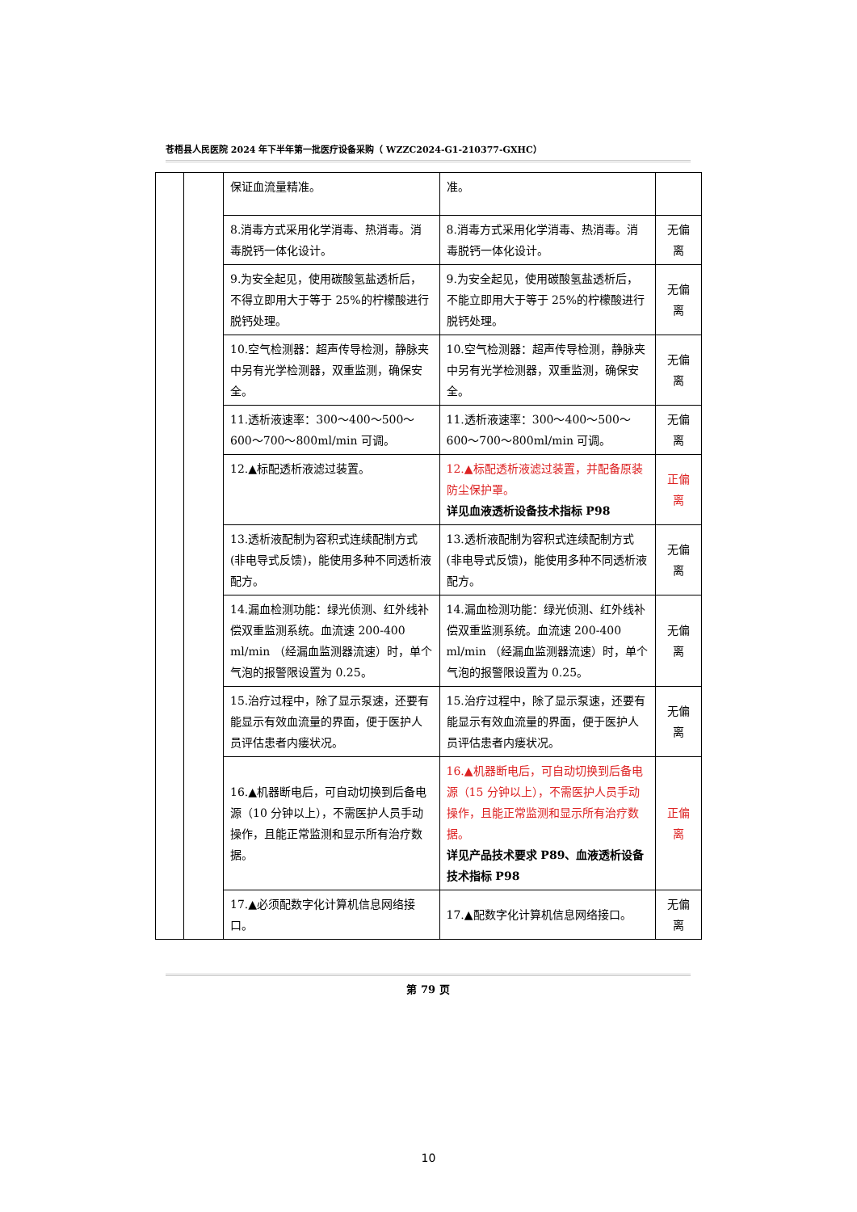苍梧县人民医院 2024 年下半年第一批医疗设备采购（ WZZC2024-G1-210377-GXHC）
| | | 保证血流量精准。 | 准。 | |
| | | 8.消毒方式采用化学消毒、热消毒。消毒脱钙一体化设计。 | 8.消毒方式采用化学消毒、热消毒。消毒脱钙一体化设计。 | 无偏离 |
| | | 9.为安全起见，使用碳酸氢盐透析后，不得立即用大于等于 25%的柠檬酸进行脱钙处理。 | 9.为安全起见，使用碳酸氢盐透析后，不能立即用大于等于 25%的柠檬酸进行脱钙处理。 | 无偏离 |
| | | 10.空气检测器：超声传导检测，静脉夹中另有光学检测器，双重监测，确保安全。 | 10.空气检测器：超声传导检测，静脉夹中另有光学检测器，双重监测，确保安全。 | 无偏离 |
| | | 11.透析液速率：300～400～500～600～700～800ml/min 可调。 | 11.透析液速率：300～400～500～600～700～800ml/min 可调。 | 无偏离 |
| | | 12.▲标配透析液滤过装置。 | 12.▲标配透析液滤过装置，并配备原装防尘保护罩。 详见血液透析设备技术指标 P98 | 正偏离 |
| | | 13.透析液配制为容积式连续配制方式(非电导式反馈)，能使用多种不同透析液配方。 | 13.透析液配制为容积式连续配制方式(非电导式反馈)，能使用多种不同透析液配方。 | 无偏离 |
| | | 14.漏血检测功能：绿光侦测、红外线补偿双重监测系统。血流速 200-400 ml/min （经漏血监测器流速）时，单个气泡的报警限设置为 0.25。 | 14.漏血检测功能：绿光侦测、红外线补偿双重监测系统。血流速 200-400 ml/min （经漏血监测器流速）时，单个气泡的报警限设置为 0.25。 | 无偏离 |
| | | 15.治疗过程中，除了显示泵速，还要有能显示有效血流量的界面，便于医护人员评估患者内瘘状况。 | 15.治疗过程中，除了显示泵速，还要有能显示有效血流量的界面，便于医护人员评估患者内瘘状况。 | 无偏离 |
| | | 16.▲机器断电后，可自动切换到后备电源（10 分钟以上），不需医护人员手动操作，且能正常监测和显示所有治疗数据。 | 16.▲机器断电后，可自动切换到后备电源（15 分钟以上），不需医护人员手动操作，且能正常监测和显示所有治疗数据。 详见产品技术要求 P89、血液透析设备技术指标 P98 | 正偏离 |
| | | 17.▲必须配数字化计算机信息网络接口。 | 17.▲配数字化计算机信息网络接口。 | 无偏离 |
第 79 页
10